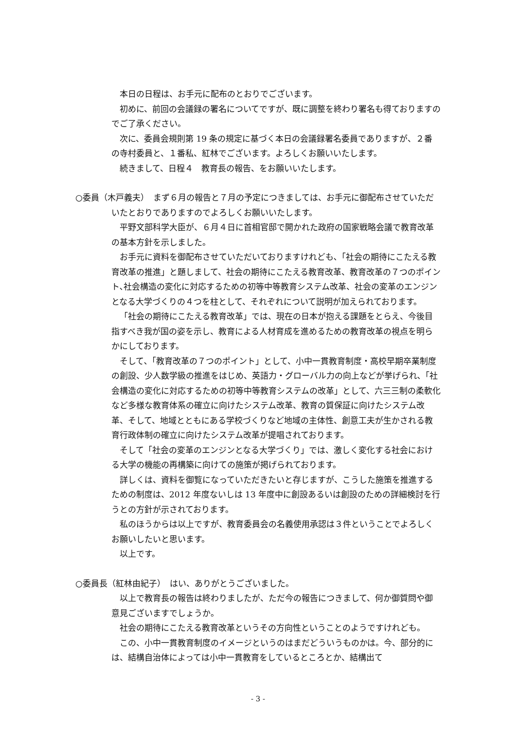本日の日程は、お手元に配布のとおりでございます。
初めに、前回の会議録の署名についてですが、既に調整を終わり署名も得ておりますのでご了承ください。
次に、委員会規則第 19 条の規定に基づく本日の会議録署名委員でありますが、２番の寺村委員と、１番私、紅林でございます。よろしくお願いいたします。
続きまして、日程４　教育長の報告、をお願いいたします。
○委員（木戸義夫）　まず６月の報告と７月の予定につきましては、お手元に御配布させていただいたとおりでありますのでよろしくお願いいたします。
平野文部科学大臣が、６月４日に首相官邸で開かれた政府の国家戦略会議で教育改革の基本方針を示しました。
お手元に資料を御配布させていただいておりますけれども､「社会の期待にこたえる教育改革の推進」と題しまして、社会の期待にこたえる教育改革、教育改革の７つのポイント､社会構造の変化に対応するための初等中等教育システム改革、社会の変革のエンジンとなる大学づくりの４つを柱として、それぞれについて説明が加えられております。
「社会の期待にこたえる教育改革」では、現在の日本が抱える課題をとらえ、今後目指すべき我が国の姿を示し、教育による人材育成を進めるための教育改革の視点を明らかにしております。
そして､「教育改革の７つのポイント」として、小中一貫教育制度・高校早期卒業制度の創設、少人数学級の推進をはじめ、英語力・グローバル力の向上などが挙げられ､「社会構造の変化に対応するための初等中等教育システムの改革」として、六三三制の柔軟化など多様な教育体系の確立に向けたシステム改革、教育の質保証に向けたシステム改革、そして、地域とともにある学校づくりなど地域の主体性、創意工夫が生かされる教育行政体制の確立に向けたシステム改革が提唱されております。
そして「社会の変革のエンジンとなる大学づくり」では、激しく変化する社会における大学の機能の再構築に向けての施策が掲げられております。
詳しくは、資料を御覧になっていただきたいと存じますが、こうした施策を推進するための制度は、2012 年度ないしは 13 年度中に創設あるいは創設のための詳細検討を行うとの方針が示されております。
私のほうからは以上ですが、教育委員会の名義使用承認は３件ということでよろしくお願いしたいと思います。
以上です。
○委員長（紅林由紀子）　はい、ありがとうございました。
以上で教育長の報告は終わりましたが、ただ今の報告につきまして、何か御質問や御意見ございますでしょうか。
社会の期待にこたえる教育改革というその方向性ということのようですけれども。
この、小中一貫教育制度のイメージというのはまだどういうものかは。今、部分的には、結構自治体によっては小中一貫教育をしているところとか、結構出て
- 3 -